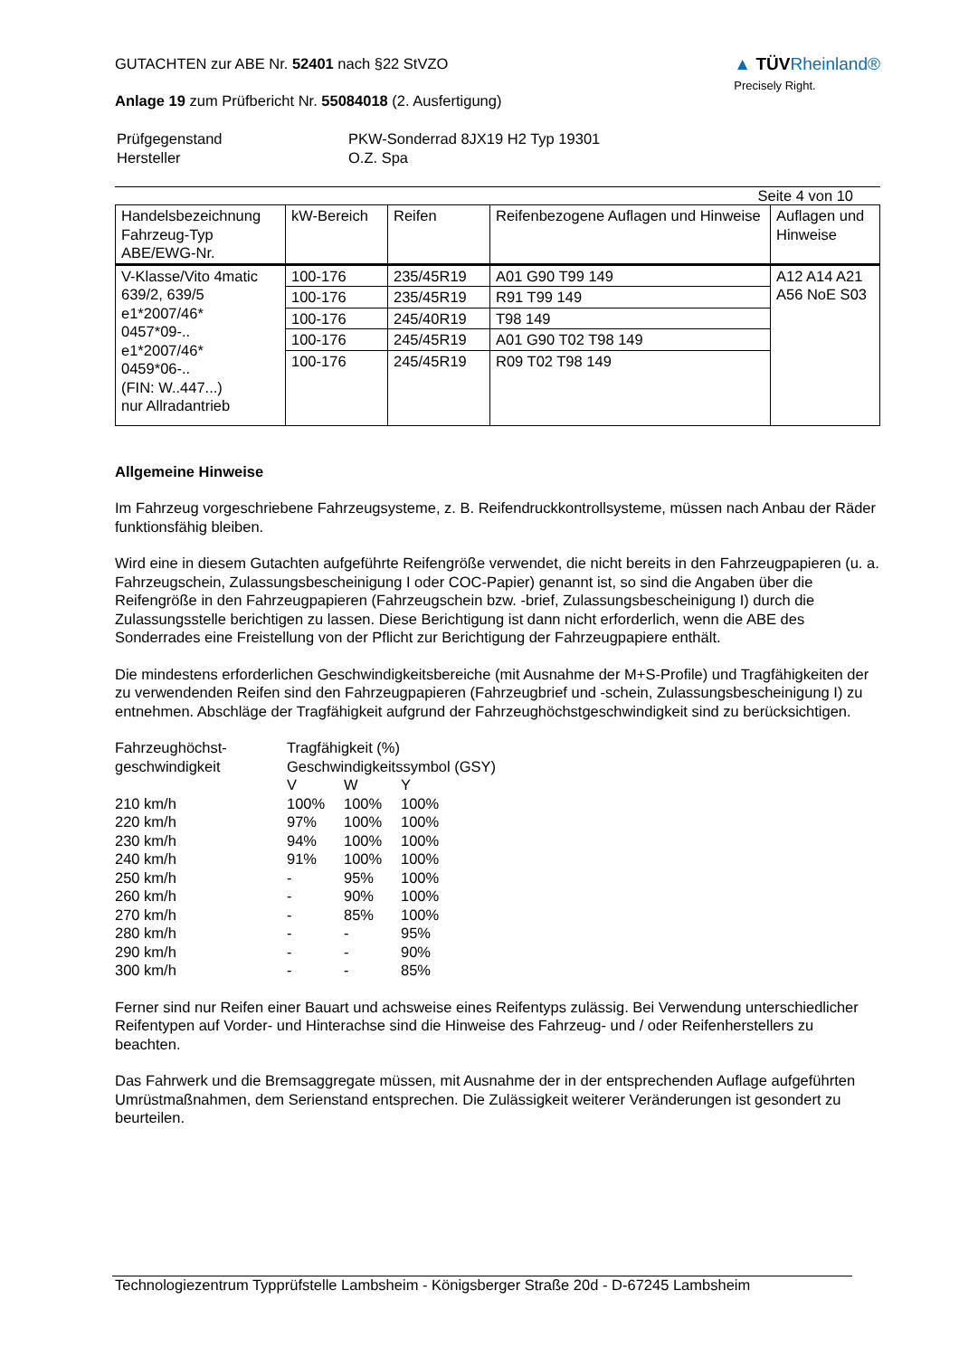GUTACHTEN zur ABE Nr. 52401 nach §22 StVZO
Anlage 19 zum Prüfbericht Nr. 55084018 (2. Ausfertigung)
▲ TÜVRheinland®
Precisely Right.
| Prüfgegenstand Hersteller | PKW-Sonderrad 8JX19 H2 Typ 19301 O.Z. Spa |
Seite 4 von 10
| Handelsbezeichnung Fahrzeug-Typ ABE/EWG-Nr. | kW-Bereich | Reifen | Reifenbezogene Auflagen und Hinweise | Auflagen und Hinweise |
| --- | --- | --- | --- | --- |
| V-Klasse/Vito 4matic 639/2, 639/5 e1*2007/46* 0457*09-.. e1*2007/46* 0459*06-.. (FIN: W..447...) nur Allradantrieb | 100-176 | 235/45R19 | A01 G90 T99 149 | A12 A14 A21 A56 NoE S03 |
| | 100-176 | 235/45R19 | R91 T99 149 | |
| | 100-176 | 245/40R19 | T98 149 | |
| | 100-176 | 245/45R19 | A01 G90 T02 T98 149 | |
| | 100-176 | 245/45R19 | R09 T02 T98 149 | |
Allgemeine Hinweise
Im Fahrzeug vorgeschriebene Fahrzeugsysteme, z. B. Reifendruckkontrollsysteme, müssen nach Anbau der Räder funktionsfähig bleiben.
Wird eine in diesem Gutachten aufgeführte Reifengröße verwendet, die nicht bereits in den Fahrzeugpapieren (u. a. Fahrzeugschein, Zulassungsbescheinigung I oder COC-Papier) genannt ist, so sind die Angaben über die Reifengröße in den Fahrzeugpapieren (Fahrzeugschein bzw. -brief, Zulassungsbescheinigung I) durch die Zulassungsstelle berichtigen zu lassen. Diese Berichtigung ist dann nicht erforderlich, wenn die ABE des Sonderrades eine Freistellung von der Pflicht zur Berichtigung der Fahrzeugpapiere enthält.
Die mindestens erforderlichen Geschwindigkeitsbereiche (mit Ausnahme der M+S-Profile) und Tragfähigkeiten der zu verwendenden Reifen sind den Fahrzeugpapieren (Fahrzeugbrief und -schein, Zulassungsbescheinigung I) zu entnehmen. Abschläge der Tragfähigkeit aufgrund der Fahrzeughöchstgeschwindigkeit sind zu berücksichtigen.
| Fahrzeughöchst- geschwindigkeit | Tragfähigkeit (%) | | |
| | Geschwindigkeitssymbol (GSY) | | |
| | V | W | Y |
| 210 km/h | 100% | 100% | 100% |
| 220 km/h | 97% | 100% | 100% |
| 230 km/h | 94% | 100% | 100% |
| 240 km/h | 91% | 100% | 100% |
| 250 km/h | - | 95% | 100% |
| 260 km/h | - | 90% | 100% |
| 270 km/h | - | 85% | 100% |
| 280 km/h | - | - | 95% |
| 290 km/h | - | - | 90% |
| 300 km/h | - | - | 85% |
Ferner sind nur Reifen einer Bauart und achsweise eines Reifentyps zulässig. Bei Verwendung unterschiedlicher Reifentypen auf Vorder- und Hinterachse sind die Hinweise des Fahrzeug- und / oder Reifenherstellers zu beachten.
Das Fahrwerk und die Bremsaggregate müssen, mit Ausnahme der in der entsprechenden Auflage aufgeführten Umrüstmaßnahmen, dem Serienstand entsprechen. Die Zulässigkeit weiterer Veränderungen ist gesondert zu beurteilen.
Technologiezentrum Typprüfstelle Lambsheim - Königsberger Straße 20d - D-67245 Lambsheim